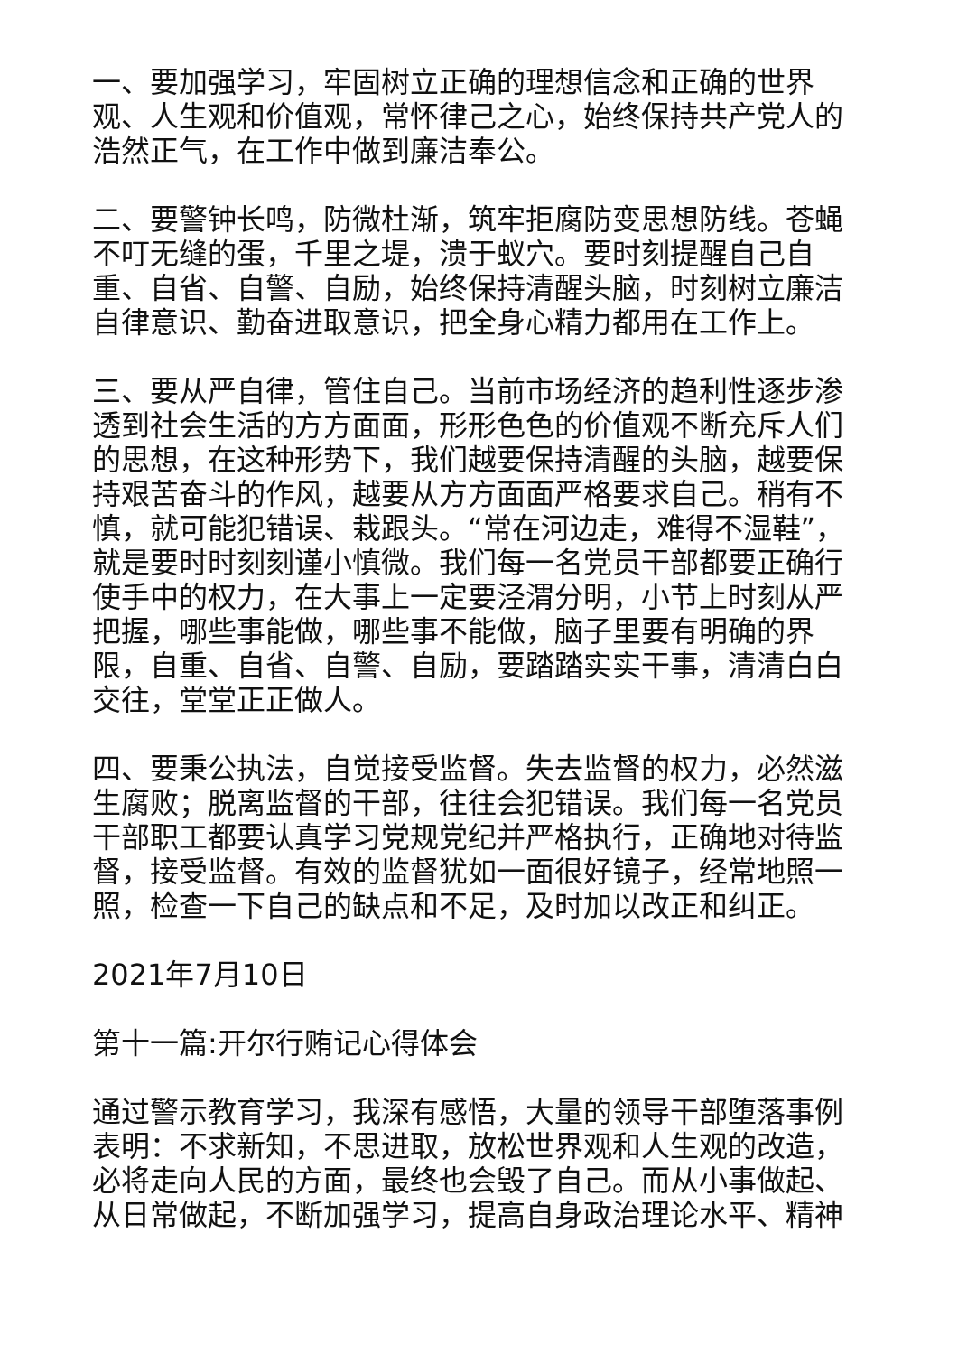一、要加强学习，牢固树立正确的理想信念和正确的世界观、人生观和价值观，常怀律己之心，始终保持共产党人的浩然正气，在工作中做到廉洁奉公。
二、要警钟长鸣，防微杜渐，筑牢拒腐防变思想防线。苍蝇不叮无缝的蛋，千里之堤，溃于蚁穴。要时刻提醒自己自重、自省、自警、自励，始终保持清醒头脑，时刻树立廉洁自律意识、勤奋进取意识，把全身心精力都用在工作上。
三、要从严自律，管住自己。当前市场经济的趋利性逐步渗透到社会生活的方方面面，形形色色的价值观不断充斥人们的思想，在这种形势下，我们越要保持清醒的头脑，越要保持艰苦奋斗的作风，越要从方方面面严格要求自己。稍有不慎，就可能犯错误、栽跟头。“常在河边走，难得不湿鞋”，就是要时时刻刻谨小慎微。我们每一名党员干部都要正确行使手中的权力，在大事上一定要泾渭分明，小节上时刻从严把握，哪些事能做，哪些事不能做，脑子里要有明确的界限，自重、自省、自警、自励，要踏踏实实干事，清清白白交往，堂堂正正做人。
四、要秉公执法，自觉接受监督。失去监督的权力，必然滋生腐败；脱离监督的干部，往往会犯错误。我们每一名党员干部职工都要认真学习党规党纪并严格执行，正确地对待监督，接受监督。有效的监督犹如一面很好镜子，经常地照一照，检查一下自己的缺点和不足，及时加以改正和纠正。
2021年7月10日
第十一篇:开尔行贿记心得体会
通过警示教育学习，我深有感悟，大量的领导干部堕落事例表明：不求新知，不思进取，放松世界观和人生观的改造，必将走向人民的方面，最终也会毁了自己。而从小事做起、从日常做起，不断加强学习，提高自身政治理论水平、精神